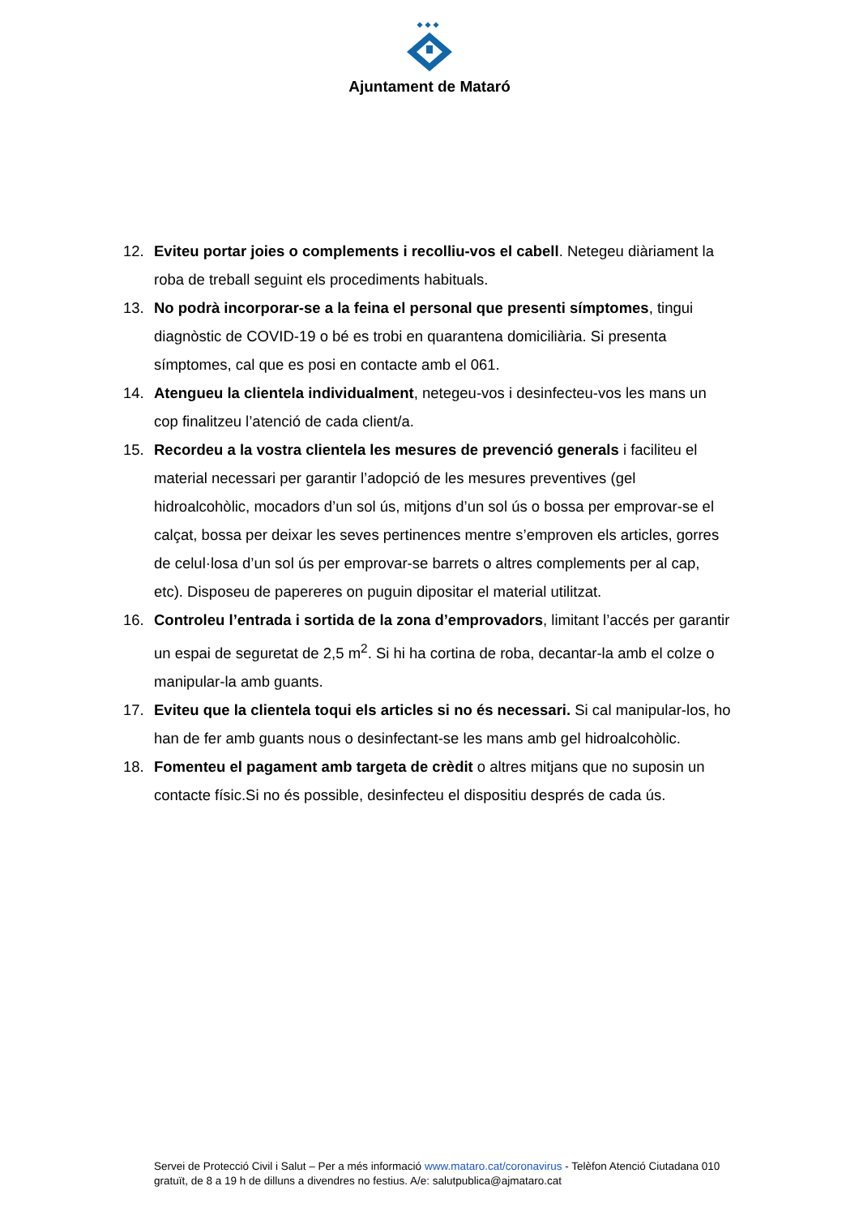Ajuntament de Mataró
12. Eviteu portar joies o complements i recolliu-vos el cabell. Netegeu diàriament la roba de treball seguint els procediments habituals.
13. No podrà incorporar-se a la feina el personal que presenti símptomes, tingui diagnòstic de COVID-19 o bé es trobi en quarantena domiciliària. Si presenta símptomes, cal que es posi en contacte amb el 061.
14. Atengueu la clientela individualment, netegeu-vos i desinfecteu-vos les mans un cop finalitzeu l’atenció de cada client/a.
15. Recordeu a la vostra clientela les mesures de prevenció generals i faciliteu el material necessari per garantir l’adopció de les mesures preventives (gel hidroalcohòlic, mocadors d’un sol ús, mitjons d’un sol ús o bossa per emprovar-se el calçat, bossa per deixar les seves pertinences mentre s’emproven els articles, gorres de celul·losa d’un sol ús per emprovar-se barrets o altres complements per al cap, etc). Disposeu de papereres on puguin dipositar el material utilitzat.
16. Controleu l’entrada i sortida de la zona d’emprovadors, limitant l’accés per garantir un espai de seguretat de 2,5 m<sup>2</sup>. Si hi ha cortina de roba, decantar-la amb el colze o manipular-la amb guants.
17. Eviteu que la clientela toqui els articles si no és necessari. Si cal manipular-los, ho han de fer amb guants nous o desinfectant-se les mans amb gel hidroalcohòlic.
18. Fomenteu el pagament amb targeta de crèdit o altres mitjans que no suposin un contacte físic.Si no és possible, desinfecteu el dispositiu després de cada ús.
Servei de Protecció Civil i Salut – Per a més informació www.mataro.cat/coronavirus - Telèfon Atenció Ciutadana 010 gratuït, de 8 a 19 h de dilluns a divendres no festius. A/e: salutpublica@ajmataro.cat